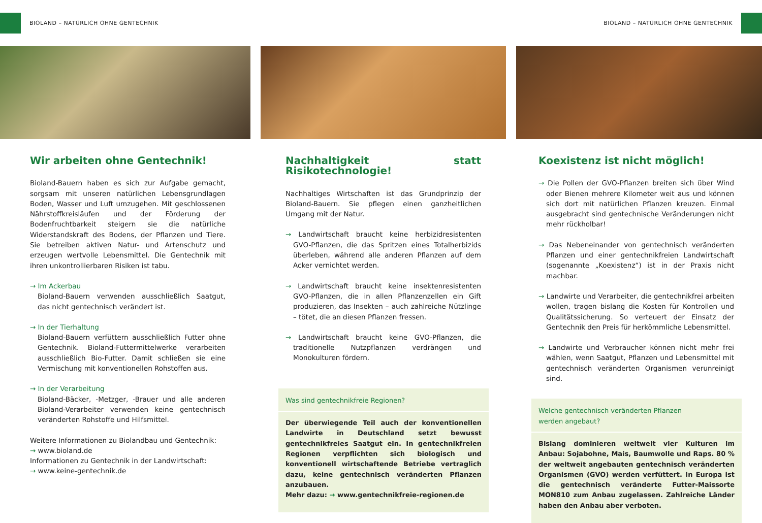BIOLAND – NATÜRLICH OHNE GENTECHNIK
BIOLAND – NATÜRLICH OHNE GENTECHNIK
Wir arbeiten ohne Gentechnik!
Bioland-Bauern haben es sich zur Aufgabe gemacht, sorgsam mit unseren natürlichen Lebensgrundlagen Boden, Wasser und Luft umzugehen. Mit geschlossenen Nährstoffkreisläufen und der Förderung der Bodenfruchtbarkeit steigern sie die natürliche Widerstandskraft des Bodens, der Pflanzen und Tiere. Sie betreiben aktiven Natur- und Artenschutz und erzeugen wertvolle Lebensmittel. Die Gentechnik mit ihren unkontrollierbaren Risiken ist tabu.
→ Im Ackerbau
Bioland-Bauern verwenden ausschließlich Saatgut, das nicht gentechnisch verändert ist.
→ In der Tierhaltung
Bioland-Bauern verfüttern ausschließlich Futter ohne Gentechnik. Bioland-Futtermittelwerke verarbeiten ausschließlich Bio-Futter. Damit schließen sie eine Vermischung mit konventionellen Rohstoffen aus.
→ In der Verarbeitung
Bioland-Bäcker, -Metzger, -Brauer und alle anderen Bioland-Verarbeiter verwenden keine gentechnisch veränderten Rohstoffe und Hilfsmittel.
Weitere Informationen zu Biolandbau und Gentechnik:
→ www.bioland.de
Informationen zu Gentechnik in der Landwirtschaft:
→ www.keine-gentechnik.de
Nachhaltigkeit statt Risikotechnologie!
Nachhaltiges Wirtschaften ist das Grundprinzip der Bioland-Bauern. Sie pflegen einen ganzheitlichen Umgang mit der Natur.
→ Landwirtschaft braucht keine herbizidresistenten GVO-Pflanzen, die das Spritzen eines Totalherbizids überleben, während alle anderen Pflanzen auf dem Acker vernichtet werden.
→ Landwirtschaft braucht keine insektenresistenten GVO-Pflanzen, die in allen Pflanzenzellen ein Gift produzieren, das Insekten – auch zahlreiche Nützlinge – tötet, die an diesen Pflanzen fressen.
→ Landwirtschaft braucht keine GVO-Pflanzen, die traditionelle Nutzpflanzen verdrängen und Monokulturen fördern.
Was sind gentechnikfreie Regionen?
Der überwiegende Teil auch der konventionellen Landwirte in Deutschland setzt bewusst gentechnikfreies Saatgut ein. In gentechnikfreien Regionen verpflichten sich biologisch und konventionell wirtschaftende Betriebe vertraglich dazu, keine gentechnisch veränderten Pflanzen anzubauen.
Mehr dazu: → www.gentechnikfreie-regionen.de
Koexistenz ist nicht möglich!
→ Die Pollen der GVO-Pflanzen breiten sich über Wind oder Bienen mehrere Kilometer weit aus und können sich dort mit natürlichen Pflanzen kreuzen. Einmal ausgebracht sind gentechnische Veränderungen nicht mehr rückholbar!
→ Das Nebeneinander von gentechnisch veränderten Pflanzen und einer gentechnikfreien Landwirtschaft (sogenannte „Koexistenz“) ist in der Praxis nicht machbar.
→ Landwirte und Verarbeiter, die gentechnikfrei arbeiten wollen, tragen bislang die Kosten für Kontrollen und Qualitätssicherung. So verteuert der Einsatz der Gentechnik den Preis für herkömmliche Lebensmittel.
→ Landwirte und Verbraucher können nicht mehr frei wählen, wenn Saatgut, Pflanzen und Lebensmittel mit gentechnisch veränderten Organismen verunreinigt sind.
Welche gentechnisch veränderten Pflanzen
werden angebaut?
Bislang dominieren weltweit vier Kulturen im Anbau: Sojabohne, Mais, Baumwolle und Raps. 80 % der weltweit angebauten gentechnisch veränderten Organismen (GVO) werden verfüttert. In Europa ist die gentechnisch veränderte Futter-Maissorte MON810 zum Anbau zugelassen. Zahlreiche Länder haben den Anbau aber verboten.